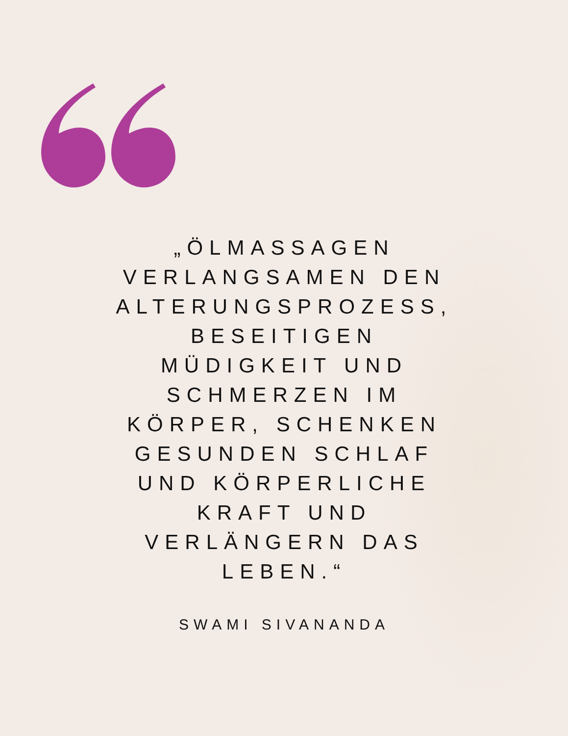„ÖLMASSAGEN VERLANGSAMEN DEN ALTERUNGSPROZESS, BESEITIGEN MÜDIGKEIT UND SCHMERZEN IM KÖRPER, SCHENKEN GESUNDEN SCHLAF UND KÖRPERLICHE KRAFT UND VERLÄNGERN DAS LEBEN.“
SWAMI SIVANANDA